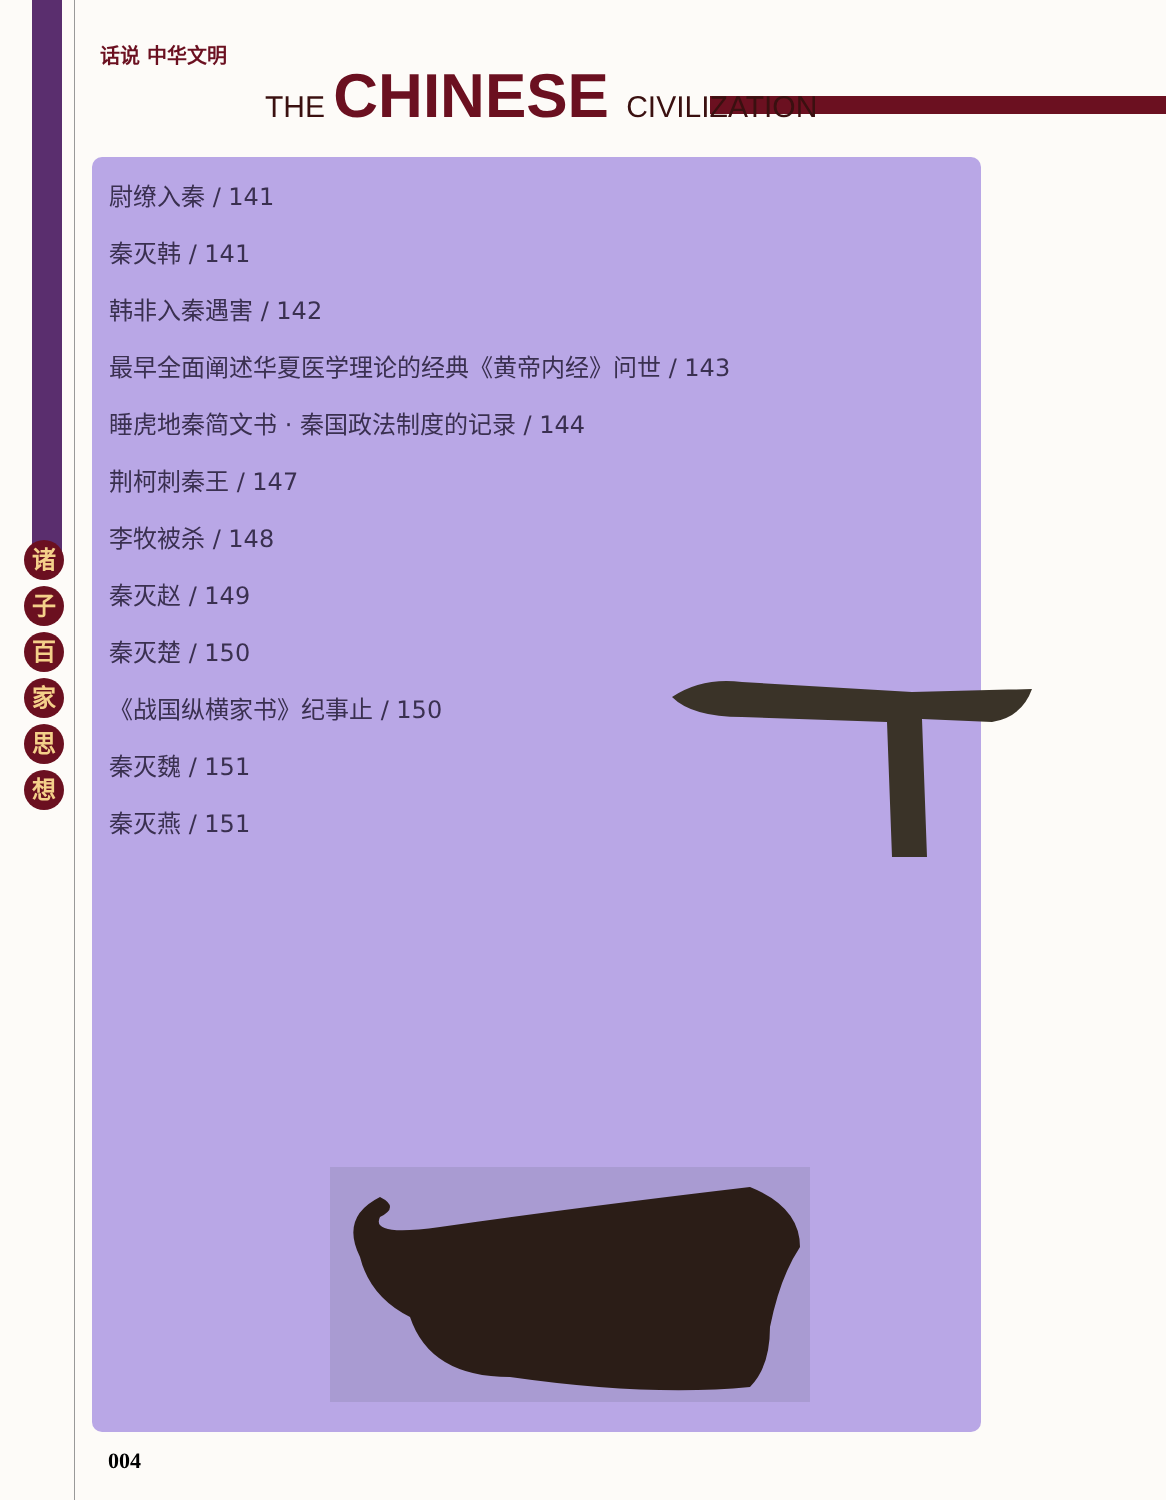话说 中华文明
THE CHINESE CIVILIZATION
诸
子
百
家
思
想
尉缭入秦 / 141
秦灭韩 / 141
韩非入秦遇害 / 142
最早全面阐述华夏医学理论的经典《黄帝内经》问世 / 143
睡虎地秦简文书 · 秦国政法制度的记录 / 144
荆柯刺秦王 / 147
李牧被杀 / 148
秦灭赵 / 149
秦灭楚 / 150
《战国纵横家书》纪事止 / 150
秦灭魏 / 151
秦灭燕 / 151
004